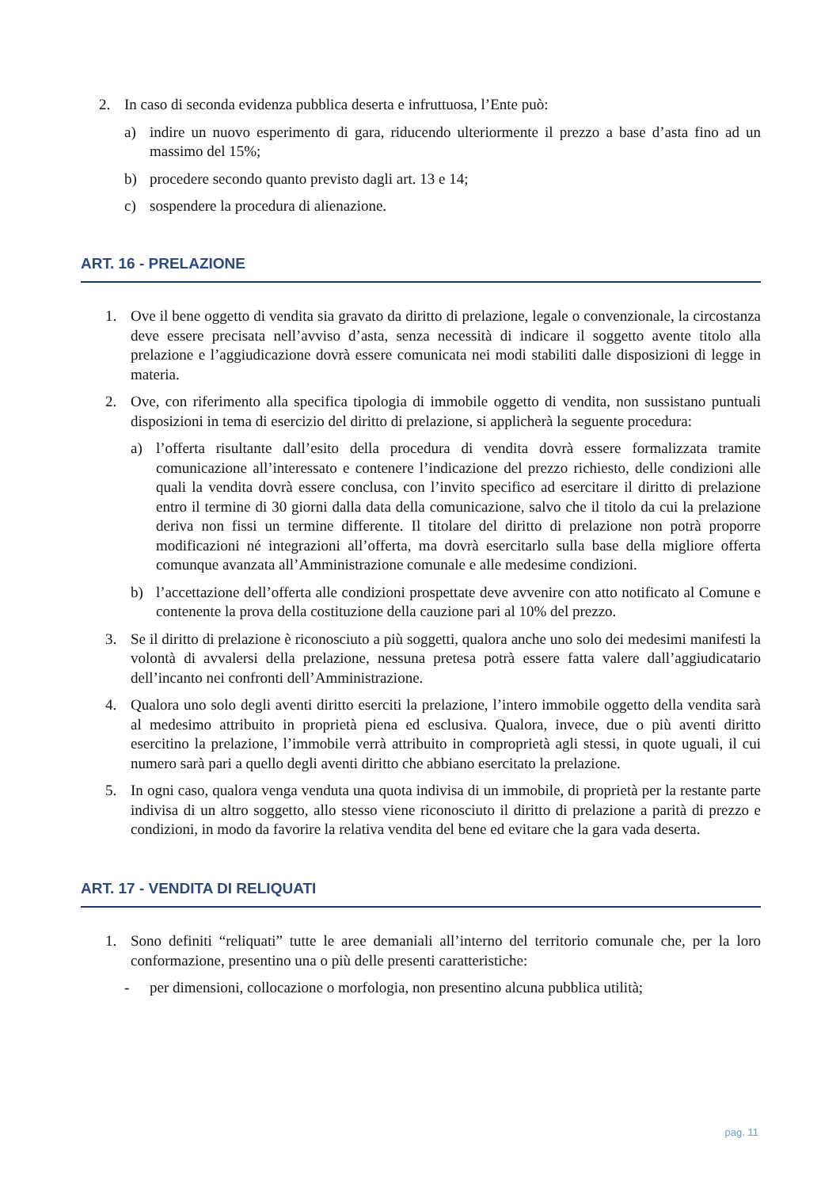2. In caso di seconda evidenza pubblica deserta e infruttuosa, l’Ente può:
a) indire un nuovo esperimento di gara, riducendo ulteriormente il prezzo a base d’asta fino ad un massimo del 15%;
b) procedere secondo quanto previsto dagli art. 13 e 14;
c) sospendere la procedura di alienazione.
ART. 16 - PRELAZIONE
1. Ove il bene oggetto di vendita sia gravato da diritto di prelazione, legale o convenzionale, la circostanza deve essere precisata nell’avviso d’asta, senza necessità di indicare il soggetto avente titolo alla prelazione e l’aggiudicazione dovrà essere comunicata nei modi stabiliti dalle disposizioni di legge in materia.
2. Ove, con riferimento alla specifica tipologia di immobile oggetto di vendita, non sussistano puntuali disposizioni in tema di esercizio del diritto di prelazione, si applicherà la seguente procedura:
a) l’offerta risultante dall’esito della procedura di vendita dovrà essere formalizzata tramite comunicazione all’interessato e contenere l’indicazione del prezzo richiesto, delle condizioni alle quali la vendita dovrà essere conclusa, con l’invito specifico ad esercitare il diritto di prelazione entro il termine di 30 giorni dalla data della comunicazione, salvo che il titolo da cui la prelazione deriva non fissi un termine differente. Il titolare del diritto di prelazione non potrà proporre modificazioni né integrazioni all’offerta, ma dovrà esercitarlo sulla base della migliore offerta comunque avanzata all’Amministrazione comunale e alle medesime condizioni.
b) l’accettazione dell’offerta alle condizioni prospettate deve avvenire con atto notificato al Comune e contenente la prova della costituzione della cauzione pari al 10% del prezzo.
3. Se il diritto di prelazione è riconosciuto a più soggetti, qualora anche uno solo dei medesimi manifesti la volontà di avvalersi della prelazione, nessuna pretesa potrà essere fatta valere dall’aggiudicatario dell’incanto nei confronti dell’Amministrazione.
4. Qualora uno solo degli aventi diritto eserciti la prelazione, l’intero immobile oggetto della vendita sarà al medesimo attribuito in proprietà piena ed esclusiva. Qualora, invece, due o più aventi diritto esercitino la prelazione, l’immobile verrà attribuito in comproprietà agli stessi, in quote uguali, il cui numero sarà pari a quello degli aventi diritto che abbiano esercitato la prelazione.
5. In ogni caso, qualora venga venduta una quota indivisa di un immobile, di proprietà per la restante parte indivisa di un altro soggetto, allo stesso viene riconosciuto il diritto di prelazione a parità di prezzo e condizioni, in modo da favorire la relativa vendita del bene ed evitare che la gara vada deserta.
ART. 17 - VENDITA DI RELIQUATI
1. Sono definiti “reliquati” tutte le aree demaniali all’interno del territorio comunale che, per la loro conformazione, presentino una o più delle presenti caratteristiche:
- per dimensioni, collocazione o morfologia, non presentino alcuna pubblica utilità;
pag. 11